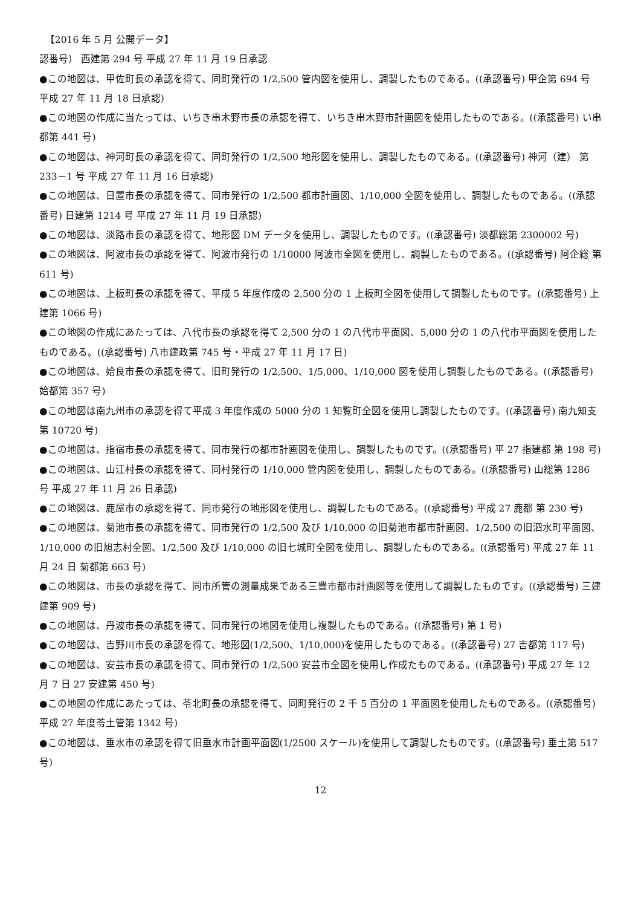【2016 年 5 月 公開データ】
認番号） 西建第 294 号 平成 27 年 11 月 19 日承認
●この地図は、甲佐町長の承認を得て、同町発行の 1/2,500 管内図を使用し、調製したものである。((承認番号) 甲企第 694 号 平成 27 年 11 月 18 日承認)
●この地図の作成に当たっては、いちき串木野市長の承認を得て、いちき串木野市計画図を使用したものである。((承認番号) い串都第 441 号)
●この地図は、神河町長の承認を得て、同町発行の 1/2,500 地形図を使用し、調製したものである。((承認番号) 神河（建） 第 233－1 号 平成 27 年 11 月 16 日承認)
●この地図は、日置市長の承認を得て、同市発行の 1/2,500 都市計画図、1/10,000 全図を使用し、調製したものである。((承認番号) 日建第 1214 号 平成 27 年 11 月 19 日承認)
●この地図は、淡路市長の承認を得て、地形図 DM データを使用し、調製したものです。((承認番号) 淡都総第 2300002 号)
●この地図は、阿波市長の承認を得て、阿波市発行の 1/10000 阿波市全図を使用し、調製したものである。((承認番号) 阿企総 第 611 号)
●この地図は、上板町長の承認を得て、平成 5 年度作成の 2,500 分の 1 上板町全図を使用して調製したものです。((承認番号) 上建第 1066 号)
●この地図の作成にあたっては、八代市長の承認を得て 2,500 分の 1 の八代市平面図、5,000 分の 1 の八代市平面図を使用したものである。((承認番号) 八市建政第 745 号・平成 27 年 11 月 17 日)
●この地図は、姶良市長の承認を得て、旧町発行の 1/2,500、1/5,000、1/10,000 図を使用し調製したものである。((承認番号) 姶都第 357 号)
●この地図は南九州市の承認を得て平成 3 年度作成の 5000 分の 1 知覧町全図を使用し調製したものです。((承認番号) 南九知支第 10720 号)
●この地図は、指宿市長の承認を得て、同市発行の都市計画図を使用し、調製したものです。((承認番号) 平 27 指建都 第 198 号)
●この地図は、山江村長の承認を得て、同村発行の 1/10,000 管内図を使用し、調製したものである。((承認番号) 山総第 1286 号 平成 27 年 11 月 26 日承認)
●この地図は、鹿屋市の承認を得て、同市発行の地形図を使用し、調製したものである。((承認番号) 平成 27 鹿都 第 230 号)
●この地図は、菊池市長の承認を得て、同市発行の 1/2,500 及び 1/10,000 の旧菊池市都市計画図、1/2,500 の旧泗水町平面図、1/10,000 の旧旭志村全図、1/2,500 及び 1/10,000 の旧七城町全図を使用し、調製したものである。((承認番号) 平成 27 年 11 月 24 日 菊都第 663 号)
●この地図は、市長の承認を得て、同市所管の測量成果である三豊市都市計画図等を使用して調製したものです。((承認番号) 三建建第 909 号)
●この地図は、丹波市長の承認を得て、同市発行の地図を使用し複製したものである。((承認番号) 第 1 号)
●この地図は、吉野川市長の承認を得て、地形図(1/2,500、1/10,000)を使用したものである。((承認番号) 27 吉都第 117 号)
●この地図は、安芸市長の承認を得て、同市発行の 1/2,500 安芸市全図を使用し作成たものである。((承認番号) 平成 27 年 12 月 7 日 27 安建第 450 号)
●この地図の作成にあたっては、苓北町長の承認を得て、同町発行の 2 千 5 百分の 1 平面図を使用したものである。((承認番号) 平成 27 年度苓土管第 1342 号)
●この地図は、垂水市の承認を得て旧垂水市計画平面図(1/2500 スケール)を使用して調製したものです。((承認番号) 垂土第 517 号)
12